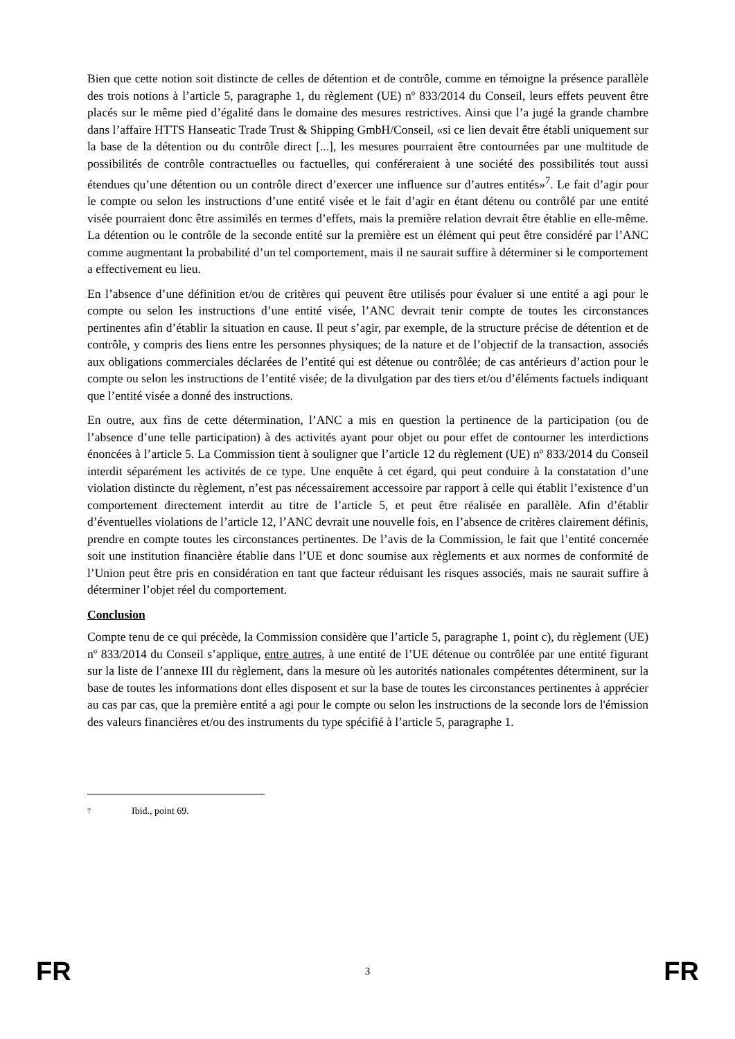Bien que cette notion soit distincte de celles de détention et de contrôle, comme en témoigne la présence parallèle des trois notions à l’article 5, paragraphe 1, du règlement (UE) nº 833/2014 du Conseil, leurs effets peuvent être placés sur le même pied d’égalité dans le domaine des mesures restrictives. Ainsi que l’a jugé la grande chambre dans l’affaire HTTS Hanseatic Trade Trust & Shipping GmbH/Conseil, «si ce lien devait être établi uniquement sur la base de la détention ou du contrôle direct [...], les mesures pourraient être contournées par une multitude de possibilités de contrôle contractuelles ou factuelles, qui conféreraient à une société des possibilités tout aussi étendues qu’une détention ou un contrôle direct d’exercer une influence sur d’autres entités»<sup>7</sup>. Le fait d’agir pour le compte ou selon les instructions d’une entité visée et le fait d’agir en étant détenu ou contrôlé par une entité visée pourraient donc être assimilés en termes d’effets, mais la première relation devrait être établie en elle-même. La détention ou le contrôle de la seconde entité sur la première est un élément qui peut être considéré par l’ANC comme augmentant la probabilité d’un tel comportement, mais il ne saurait suffire à déterminer si le comportement a effectivement eu lieu.
En l’absence d’une définition et/ou de critères qui peuvent être utilisés pour évaluer si une entité a agi pour le compte ou selon les instructions d’une entité visée, l’ANC devrait tenir compte de toutes les circonstances pertinentes afin d’établir la situation en cause. Il peut s’agir, par exemple, de la structure précise de détention et de contrôle, y compris des liens entre les personnes physiques; de la nature et de l’objectif de la transaction, associés aux obligations commerciales déclarées de l’entité qui est détenue ou contrôlée; de cas antérieurs d’action pour le compte ou selon les instructions de l’entité visée; de la divulgation par des tiers et/ou d’éléments factuels indiquant que l’entité visée a donné des instructions.
En outre, aux fins de cette détermination, l’ANC a mis en question la pertinence de la participation (ou de l’absence d’une telle participation) à des activités ayant pour objet ou pour effet de contourner les interdictions énoncées à l’article 5. La Commission tient à souligner que l’article 12 du règlement (UE) nº 833/2014 du Conseil interdit séparément les activités de ce type. Une enquête à cet égard, qui peut conduire à la constatation d’une violation distincte du règlement, n’est pas nécessairement accessoire par rapport à celle qui établit l’existence d’un comportement directement interdit au titre de l’article 5, et peut être réalisée en parallèle. Afin d’établir d’éventuelles violations de l’article 12, l’ANC devrait une nouvelle fois, en l’absence de critères clairement définis, prendre en compte toutes les circonstances pertinentes. De l’avis de la Commission, le fait que l’entité concernée soit une institution financière établie dans l’UE et donc soumise aux règlements et aux normes de conformité de l’Union peut être pris en considération en tant que facteur réduisant les risques associés, mais ne saurait suffire à déterminer l’objet réel du comportement.
Conclusion
Compte tenu de ce qui précède, la Commission considère que l’article 5, paragraphe 1, point c), du règlement (UE) nº 833/2014 du Conseil s’applique, entre autres, à une entité de l’UE détenue ou contrôlée par une entité figurant sur la liste de l’annexe III du règlement, dans la mesure où les autorités nationales compétentes déterminent, sur la base de toutes les informations dont elles disposent et sur la base de toutes les circonstances pertinentes à apprécier au cas par cas, que la première entité a agi pour le compte ou selon les instructions de la seconde lors de l'émission des valeurs financières et/ou des instruments du type spécifié à l’article 5, paragraphe 1.
<sup>7</sup> Ibid., point 69.
FR 3 FR